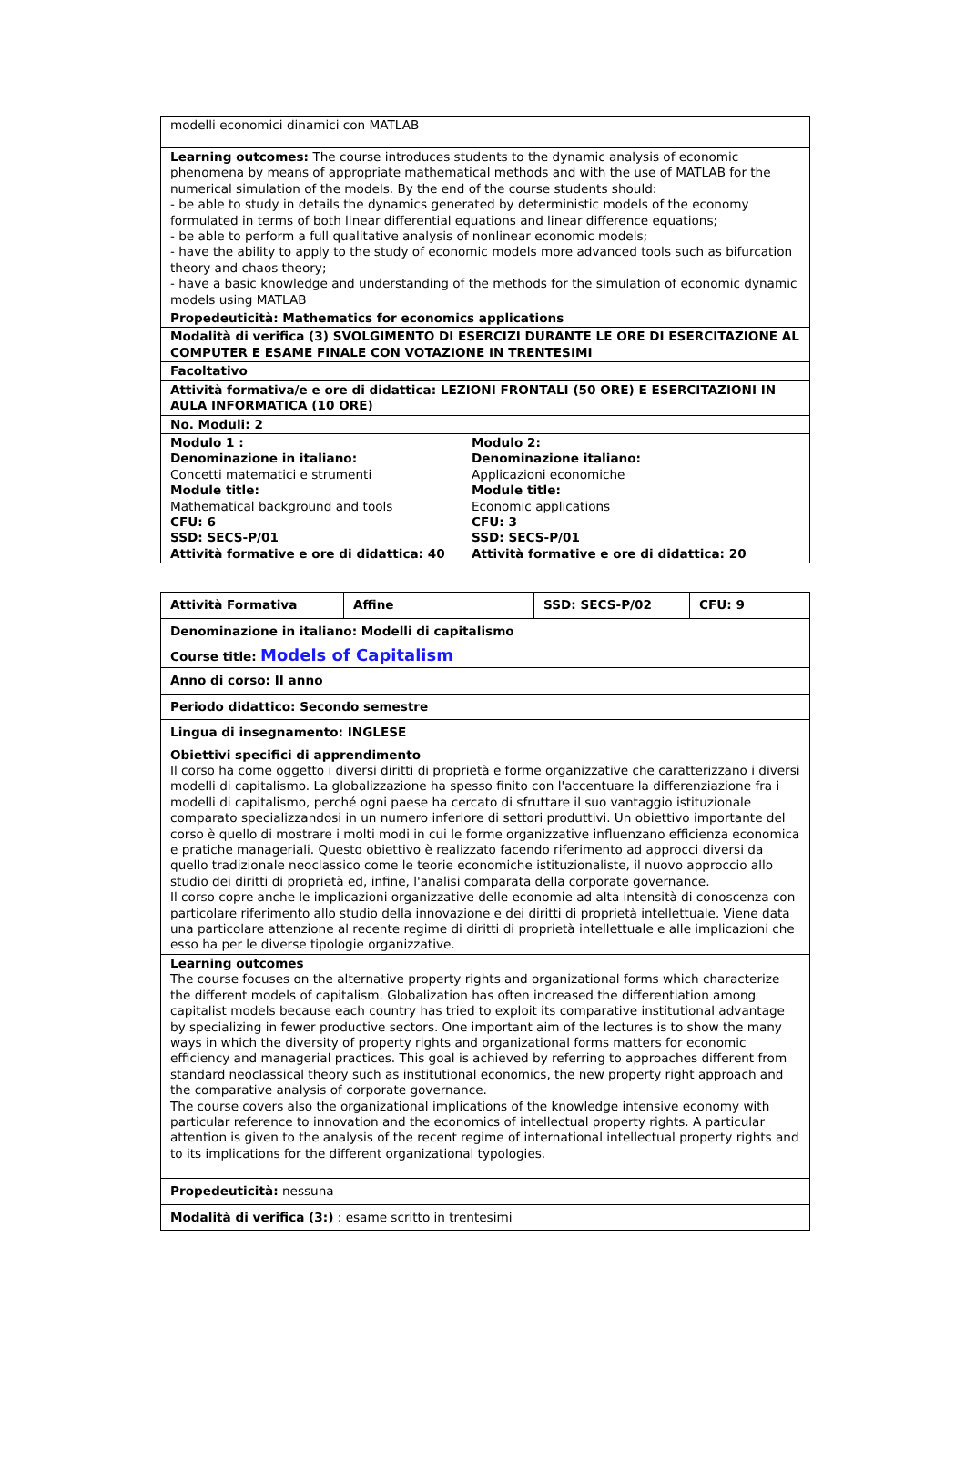| modelli economici dinamici con MATLAB | |
| Learning outcomes: The course introduces students to the dynamic analysis of economic phenomena by means of appropriate mathematical methods and with the use of MATLAB for the numerical simulation of the models. By the end of the course students should: - be able to study in details the dynamics generated by deterministic models of the economy formulated in terms of both linear differential equations and linear difference equations; - be able to perform a full qualitative analysis of nonlinear economic models; - have the ability to apply to the study of economic models more advanced tools such as bifurcation theory and chaos theory; - have a basic knowledge and understanding of the methods for the simulation of economic dynamic models using MATLAB | |
| Propedeuticità: Mathematics for economics applications | |
| Modalità di verifica (3) SVOLGIMENTO DI ESERCIZI DURANTE LE ORE DI ESERCITAZIONE AL COMPUTER E ESAME FINALE CON VOTAZIONE IN TRENTESIMI | |
| Facoltativo | |
| Attività formativa/e e ore di didattica: LEZIONI FRONTALI (50 ORE) E ESERCITAZIONI IN AULA INFORMATICA (10 ORE) | |
| No. Moduli: 2 | |
| Modulo 1 : Denominazione in italiano: Concetti matematici e strumenti Module title: Mathematical background and tools CFU: 6 SSD: SECS-P/01 Attività formative e ore di didattica: 40 | Modulo 2: Denominazione italiano: Applicazioni economiche Module title: Economic applications CFU: 3 SSD: SECS-P/01 Attività formative e ore di didattica: 20 |
| Attività Formativa | Affine | SSD: SECS-P/02 | CFU: 9 |
| Denominazione in italiano: Modelli di capitalismo | | | |
| Course title: Models of Capitalism | | | |
| Anno di corso: II anno | | | |
| Periodo didattico: Secondo semestre | | | |
| Lingua di insegnamento: INGLESE | | | |
| Obiettivi specifici di apprendimento Il corso ha come oggetto i diversi diritti di proprietà e forme organizzative che caratterizzano i diversi modelli di capitalismo. La globalizzazione ha spesso finito con l'accentuare la differenziazione fra i modelli di capitalismo, perché ogni paese ha cercato di sfruttare il suo vantaggio istituzionale comparato specializzandosi in un numero inferiore di settori produttivi. Un obiettivo importante del corso è quello di mostrare i molti modi in cui le forme organizzative influenzano efficienza economica e pratiche manageriali. Questo obiettivo è realizzato facendo riferimento ad approcci diversi da quello tradizionale neoclassico come le teorie economiche istituzionaliste, il nuovo approccio allo studio dei diritti di proprietà ed, infine, l'analisi comparata della corporate governance. Il corso copre anche le implicazioni organizzative delle economie ad alta intensità di conoscenza con particolare riferimento allo studio della innovazione e dei diritti di proprietà intellettuale. Viene data una particolare attenzione al recente regime di diritti di proprietà intellettuale e alle implicazioni che esso ha per le diverse tipologie organizzative. | | | |
| Learning outcomes The course focuses on the alternative property rights and organizational forms which characterize the different models of capitalism. Globalization has often increased the differentiation among capitalist models because each country has tried to exploit its comparative institutional advantage by specializing in fewer productive sectors. One important aim of the lectures is to show the many ways in which the diversity of property rights and organizational forms matters for economic efficiency and managerial practices. This goal is achieved by referring to approaches different from standard neoclassical theory such as institutional economics, the new property right approach and the comparative analysis of corporate governance. The course covers also the organizational implications of the knowledge intensive economy with particular reference to innovation and the economics of intellectual property rights. A particular attention is given to the analysis of the recent regime of international intellectual property rights and to its implications for the different organizational typologies. | | | |
| Propedeuticità: nessuna | | | |
| Modalità di verifica (3:) : esame scritto in trentesimi | | | |